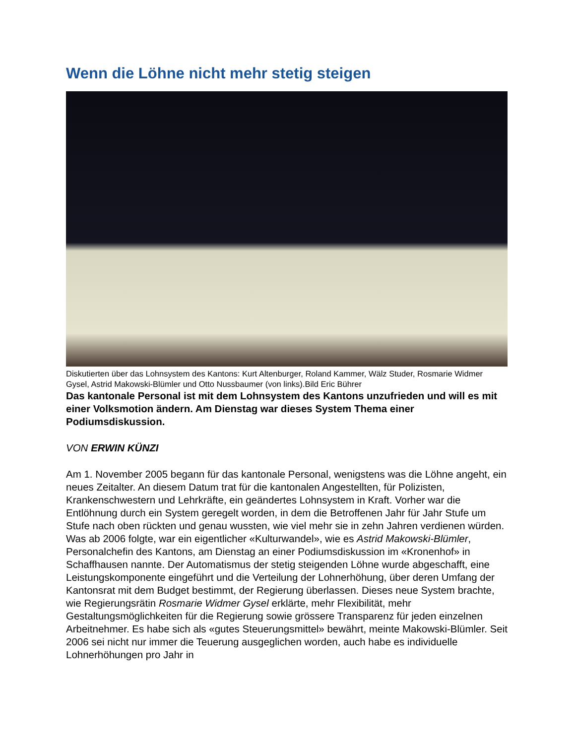Wenn die Löhne nicht mehr stetig steigen
Diskutierten über das Lohnsystem des Kantons: Kurt Altenburger, Roland Kammer, Wälz Studer, Rosmarie Widmer Gysel, Astrid Makowski-Blümler und Otto Nussbaumer (von links).Bild Eric Bührer
Das kantonale Personal ist mit dem Lohnsystem des Kantons unzufrieden und will es mit einer Volksmotion ändern. Am Dienstag war dieses System Thema einer Podiumsdiskussion.
VON ERWIN KÜNZI
Am 1. November 2005 begann für das kantonale Personal, wenigstens was die Löhne angeht, ein neues Zeitalter. An diesem Datum trat für die kantonalen Angestellten, für Polizisten, Krankenschwestern und Lehrkräfte, ein geändertes Lohnsystem in Kraft. Vorher war die Entlöhnung durch ein System geregelt worden, in dem die Betroffenen Jahr für Jahr Stufe um Stufe nach oben rückten und genau wussten, wie viel mehr sie in zehn Jahren verdienen würden. Was ab 2006 folgte, war ein eigentlicher «Kulturwandel», wie es Astrid Makowski-Blümler, Personalchefin des Kantons, am Dienstag an einer Podiumsdiskussion im «Kronenhof» in Schaffhausen nannte. Der Automatismus der stetig steigenden Löhne wurde abgeschafft, eine Leistungskomponente eingeführt und die Verteilung der Lohnerhöhung, über deren Umfang der Kantonsrat mit dem Budget bestimmt, der Regierung überlassen. Dieses neue System brachte, wie Regierungsrätin Rosmarie Widmer Gysel erklärte, mehr Flexibilität, mehr Gestaltungsmöglichkeiten für die Regierung sowie grössere Transparenz für jeden einzelnen Arbeitnehmer. Es habe sich als «gutes Steuerungsmittel» bewährt, meinte Makowski-Blümler. Seit 2006 sei nicht nur immer die Teuerung ausgeglichen worden, auch habe es individuelle Lohnerhöhungen pro Jahr in